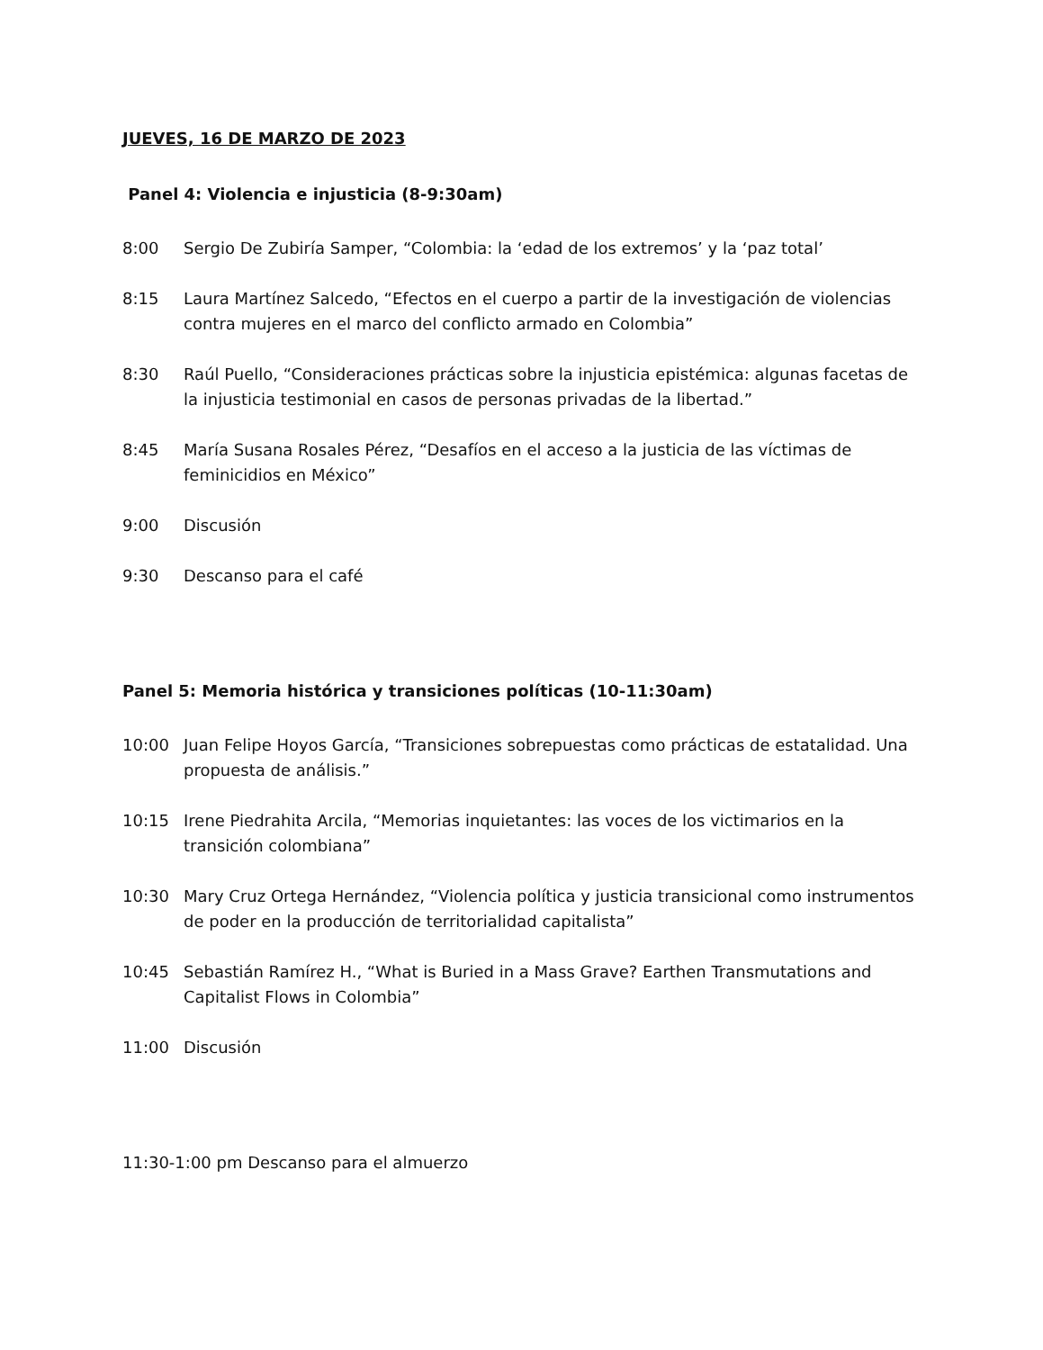JUEVES, 16 DE MARZO DE 2023
Panel 4: Violencia e injusticia (8-9:30am)
8:00 Sergio De Zubiría Samper, “Colombia: la ‘edad de los extremos’ y la ‘paz total’
8:15 Laura Martínez Salcedo, “Efectos en el cuerpo a partir de la investigación de violencias contra mujeres en el marco del conflicto armado en Colombia”
8:30 Raúl Puello, “Consideraciones prácticas sobre la injusticia epistémica: algunas facetas de la injusticia testimonial en casos de personas privadas de la libertad.”
8:45 María Susana Rosales Pérez, “Desafíos en el acceso a la justicia de las víctimas de feminicidios en México”
9:00 Discusión
9:30 Descanso para el café
Panel 5: Memoria histórica y transiciones políticas (10-11:30am)
10:00 Juan Felipe Hoyos García, “Transiciones sobrepuestas como prácticas de estatalidad. Una propuesta de análisis.”
10:15 Irene Piedrahita Arcila, “Memorias inquietantes: las voces de los victimarios en la transición colombiana”
10:30 Mary Cruz Ortega Hernández, “Violencia política y justicia transicional como instrumentos de poder en la producción de territorialidad capitalista”
10:45 Sebastián Ramírez H., “What is Buried in a Mass Grave? Earthen Transmutations and Capitalist Flows in Colombia”
11:00 Discusión
11:30-1:00 pm Descanso para el almuerzo